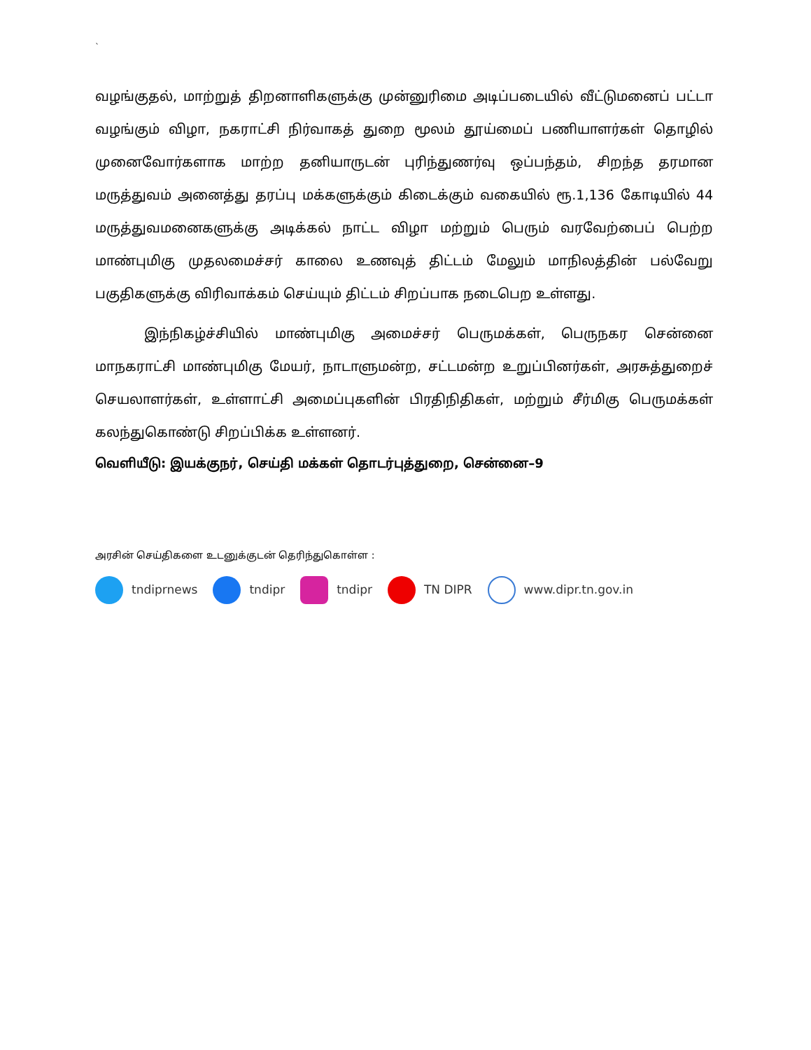`
வழங்குதல், மாற்றுத் திறனாளிகளுக்கு முன்னுரிமை அடிப்படையில் வீட்டுமனைப் பட்டா வழங்கும் விழா, நகராட்சி நிர்வாகத் துறை மூலம் தூய்மைப் பணியாளர்கள் தொழில் முனைவோர்களாக மாற்ற தனியாருடன் புரிந்துணர்வு ஒப்பந்தம், சிறந்த தரமான மருத்துவம் அனைத்து தரப்பு மக்களுக்கும் கிடைக்கும் வகையில் ரூ.1,136 கோடியில் 44 மருத்துவமனைகளுக்கு அடிக்கல் நாட்ட விழா மற்றும் பெரும் வரவேற்பைப் பெற்ற மாண்புமிகு முதலமைச்சர் காலை உணவுத் திட்டம் மேலும் மாநிலத்தின் பல்வேறு பகுதிகளுக்கு விரிவாக்கம் செய்யும் திட்டம் சிறப்பாக நடைபெற உள்ளது.
இந்நிகழ்ச்சியில் மாண்புமிகு அமைச்சர் பெருமக்கள், பெருநகர சென்னை மாநகராட்சி மாண்புமிகு மேயர், நாடாளுமன்ற, சட்டமன்ற உறுப்பினர்கள், அரசுத்துறைச் செயலாளர்கள், உள்ளாட்சி அமைப்புகளின் பிரதிநிதிகள், மற்றும் சீர்மிகு பெருமக்கள் கலந்துகொண்டு சிறப்பிக்க உள்ளனர்.
வெளியீடு: இயக்குநர், செய்தி மக்கள் தொடர்புத்துறை, சென்னை–9
அரசின் செய்திகளை உடனுக்குடன் தெரிந்துகொள்ள :
tndiprnews tndipr tndipr TN DIPR www.dipr.tn.gov.in